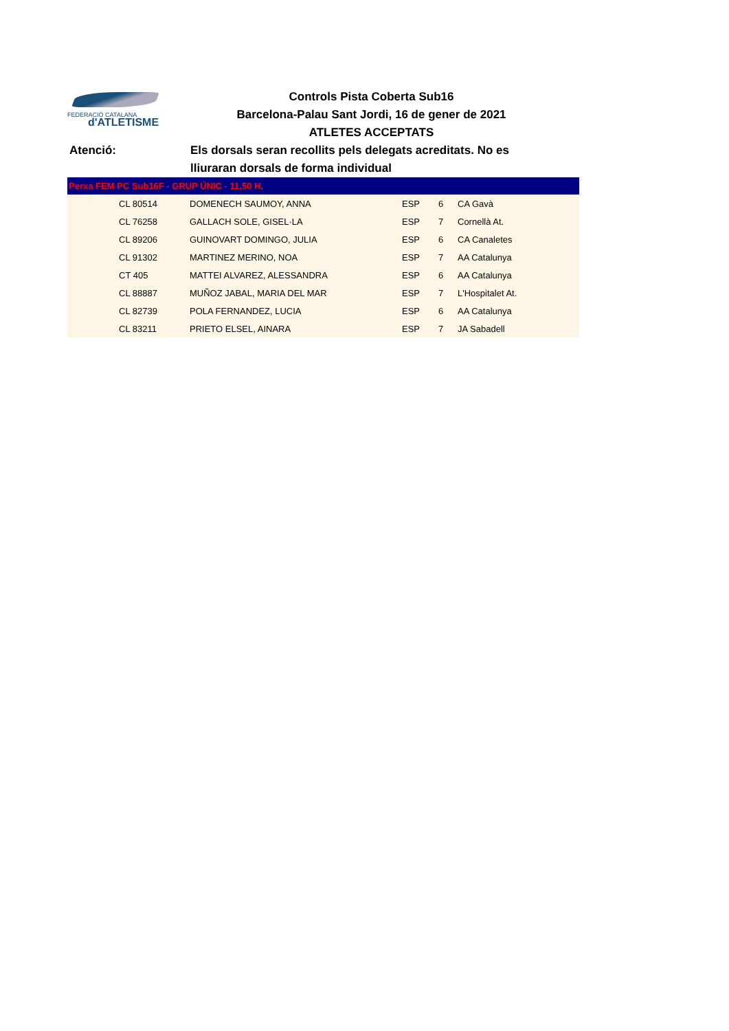FEDERACIÓ CATALANA
d'ATLETISME
Controls Pista Coberta Sub16
Barcelona-Palau Sant Jordi, 16 de gener de 2021
ATLETES ACCEPTATS
Atenció: Els dorsals seran recollits pels delegats acreditats. No es lliuraran dorsals de forma individual
| Perxa FEM PC Sub16F - GRUP ÚNIC - 11,50 H. | | | | | |
| --- | --- | --- | --- | --- | --- |
| | CL 80514 | DOMENECH SAUMOY, ANNA | ESP | 6 | CA Gavà |
| | CL 76258 | GALLACH SOLE, GISEL·LA | ESP | 7 | Cornellà At. |
| | CL 89206 | GUINOVART DOMINGO, JULIA | ESP | 6 | CA Canaletes |
| | CL 91302 | MARTINEZ MERINO, NOA | ESP | 7 | AA Catalunya |
| | CT 405 | MATTEI ALVAREZ, ALESSANDRA | ESP | 6 | AA Catalunya |
| | CL 88887 | MUÑOZ JABAL, MARIA DEL MAR | ESP | 7 | L'Hospitalet At. |
| | CL 82739 | POLA FERNANDEZ, LUCIA | ESP | 6 | AA Catalunya |
| | CL 83211 | PRIETO ELSEL, AINARA | ESP | 7 | JA Sabadell |